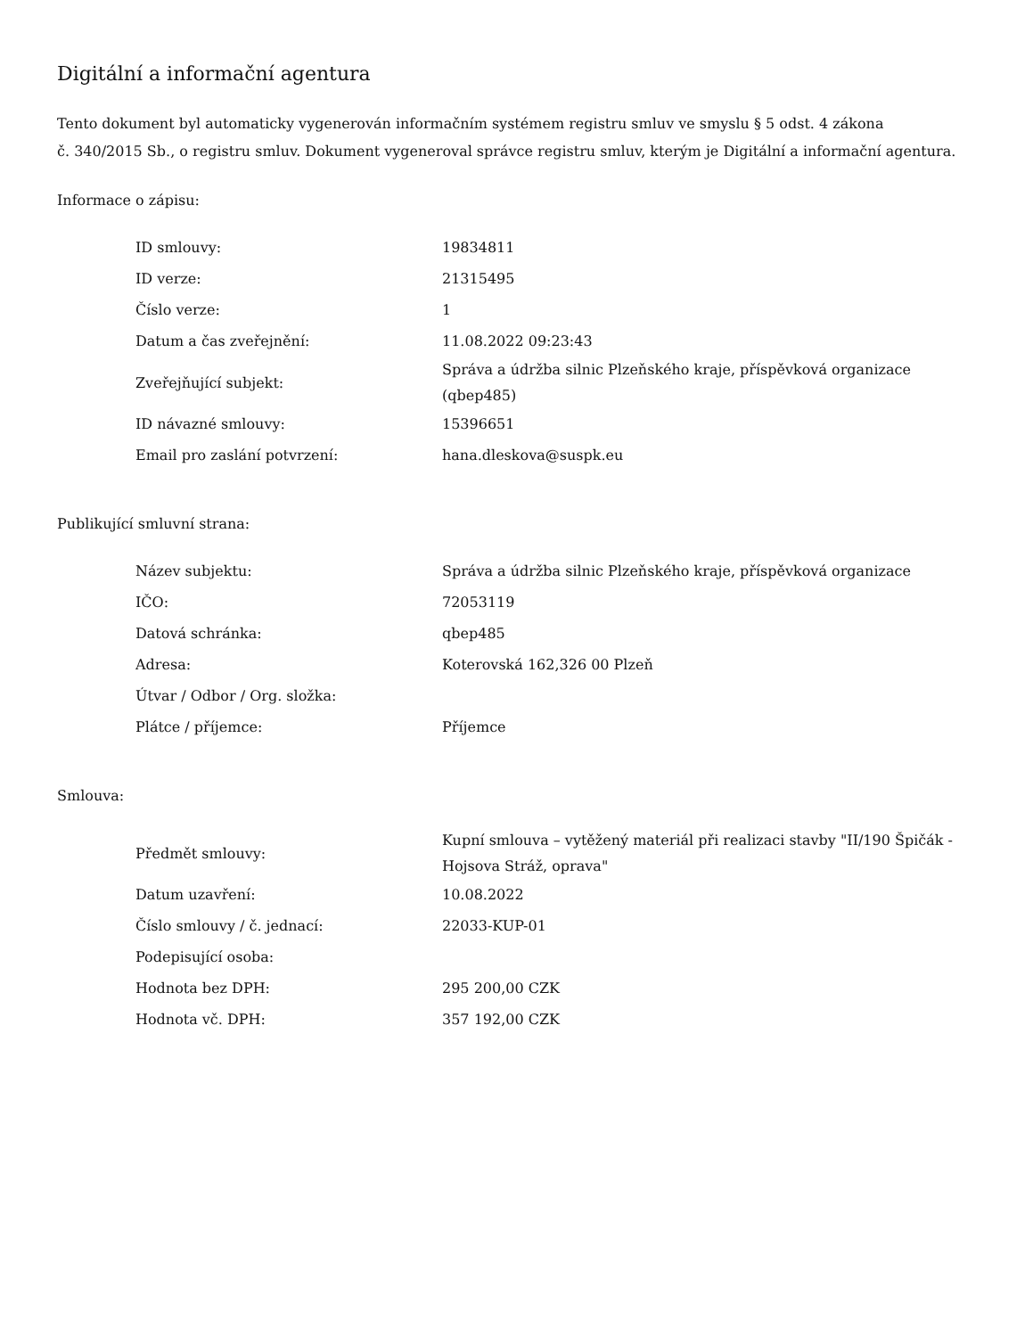Digitální a informační agentura
Tento dokument byl automaticky vygenerován informačním systémem registru smluv ve smyslu § 5 odst. 4 zákona
č. 340/2015 Sb., o registru smluv. Dokument vygeneroval správce registru smluv, kterým je Digitální a informační agentura.
Informace o zápisu:
| ID smlouvy: | 19834811 |
| ID verze: | 21315495 |
| Číslo verze: | 1 |
| Datum a čas zveřejnění: | 11.08.2022 09:23:43 |
| Zveřejňující subjekt: | Správa a údržba silnic Plzeňského kraje, příspěvková organizace (qbep485) |
| ID návazné smlouvy: | 15396651 |
| Email pro zaslání potvrzení: | hana.dleskova@suspk.eu |
Publikující smluvní strana:
| Název subjektu: | Správa a údržba silnic Plzeňského kraje, příspěvková organizace |
| IČO: | 72053119 |
| Datová schránka: | qbep485 |
| Adresa: | Koterovská 162,326 00 Plzeň |
| Útvar / Odbor / Org. složka: | |
| Plátce / příjemce: | Příjemce |
Smlouva:
| Předmět smlouvy: | Kupní smlouva – vytěžený materiál při realizaci stavby "II/190 Špičák - Hojsova Stráž, oprava" |
| Datum uzavření: | 10.08.2022 |
| Číslo smlouvy / č. jednací: | 22033-KUP-01 |
| Podepisující osoba: | |
| Hodnota bez DPH: | 295 200,00 CZK |
| Hodnota vč. DPH: | 357 192,00 CZK |